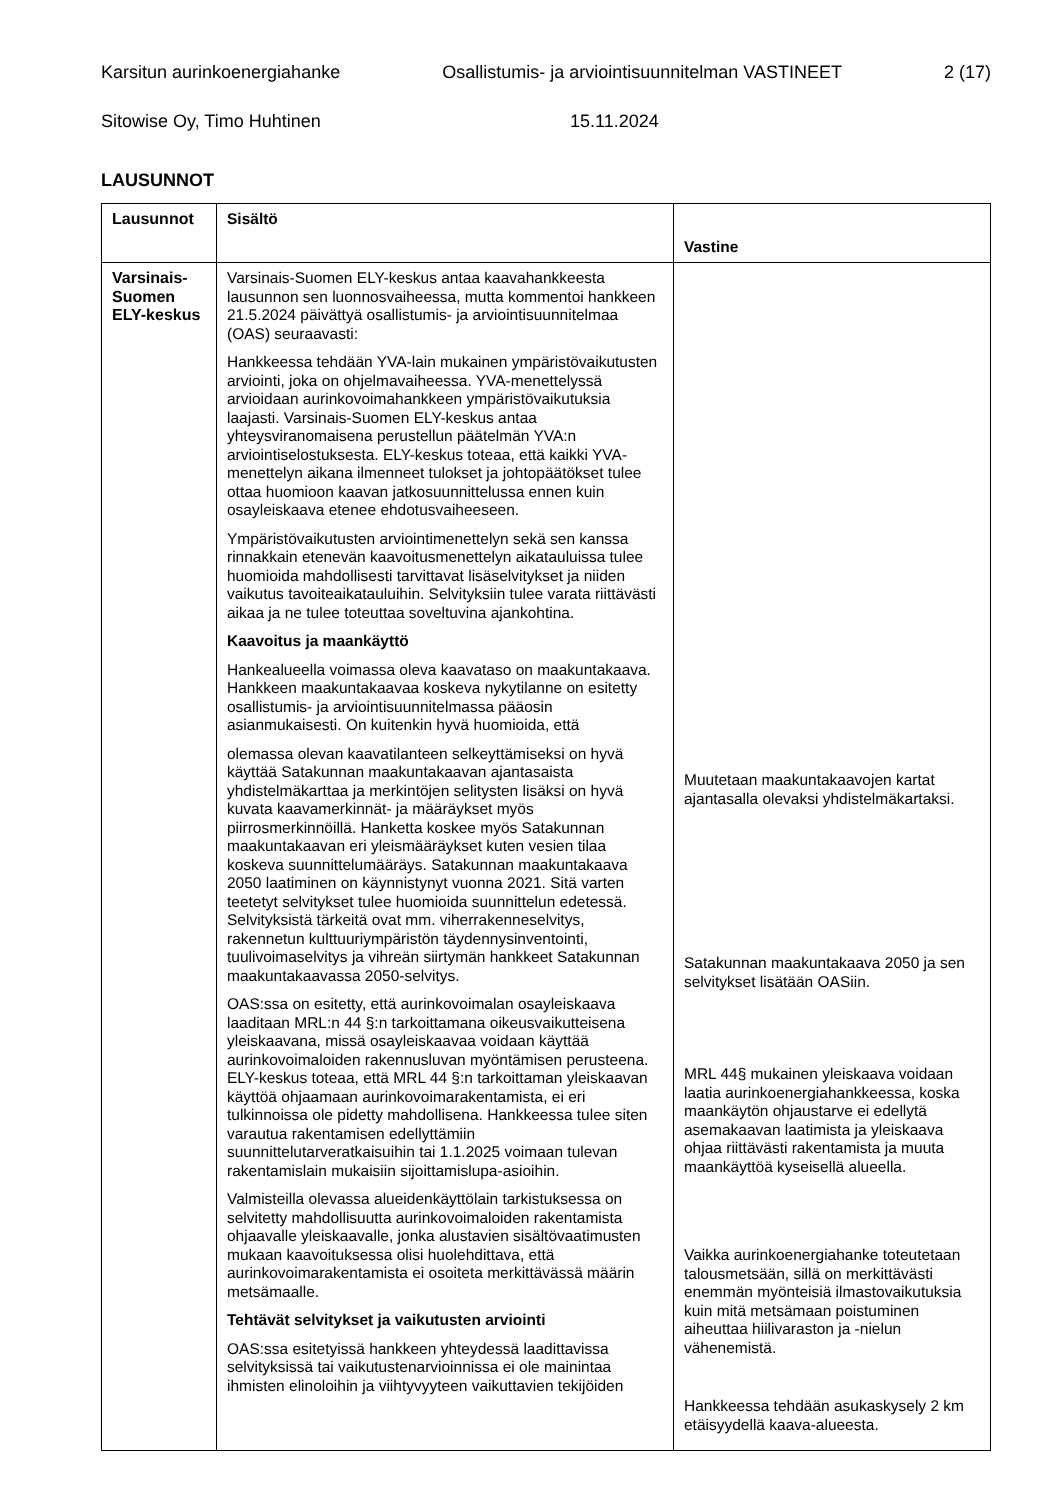Karsitun aurinkoenergiahanke Osallistumis- ja arviointisuunnitelman VASTINEET 2 (17)
Sitowise Oy, Timo Huhtinen 15.11.2024
LAUSUNNOT
| Lausunnot | Sisältö | Vastine |
| --- | --- | --- |
| Varsinais-Suomen ELY-keskus | Varsinais-Suomen ELY-keskus antaa kaavahankkeesta lausunnon sen luonnosvaiheessa, mutta kommentoi hankkeen 21.5.2024 päivättyä osallistumis- ja arviointisuunnitelmaa (OAS) seuraavasti: Hankkeessa tehdään YVA-lain mukainen ympäristövaikutusten arviointi, joka on ohjelmavaiheessa. YVA-menettelyssä arvioidaan aurinkovoimahankkeen ympäristövaikutuksia laajasti. Varsinais-Suomen ELY-keskus antaa yhteysviranomaisena perustellun päätelmän YVA:n arviointiselostuksesta. ELY-keskus toteaa, että kaikki YVA-menettelyn aikana ilmenneet tulokset ja johtopäätökset tulee ottaa huomioon kaavan jatkosuunnittelussa ennen kuin osayleiskaava etenee ehdotusvaiheeseen. Ympäristövaikutusten arviointimenettelyn sekä sen kanssa rinnakkain etenevän kaavoitusmenettelyn aikatauluissa tulee huomioida mahdollisesti tarvittavat lisäselvitykset ja niiden vaikutus tavoiteaikatauluihin. Selvityksiin tulee varata riittävästi aikaa ja ne tulee toteuttaa soveltuvina ajankohtina. Kaavoitus ja maankäyttö Hankealueella voimassa oleva kaavataso on maakuntakaava. Hankkeen maakuntakaavaa koskeva nykytilanne on esitetty osallistumis- ja arviointisuunnitelmassa pääosin asianmukaisesti. On kuitenkin hyvä huomioida, että olemassa olevan kaavatilanteen selkeyttämiseksi on hyvä käyttää Satakunnan maakuntakaavan ajantasaista yhdistelmäkarttaa ja merkintöjen selitysten lisäksi on hyvä kuvata kaavamerkinnät- ja määräykset myös piirrosmerkinnöillä. Hanketta koskee myös Satakunnan maakuntakaavan eri yleismääräykset kuten vesien tilaa koskeva suunnittelumääräys. Satakunnan maakuntakaava 2050 laatiminen on käynnistynyt vuonna 2021. Sitä varten teetetyt selvitykset tulee huomioida suunnittelun edetessä. Selvityksistä tärkeitä ovat mm. viherrakenneselvitys, rakennetun kulttuuriympäristön täydennysinventointi, tuulivoimaselvitys ja vihreän siirtymän hankkeet Satakunnan maakuntakaavassa 2050-selvitys. OAS:ssa on esitetty, että aurinkovoimalan osayleiskaava laaditaan MRL:n 44 §:n tarkoittamana oikeusvaikutteisena yleiskaavana, missä osayleiskaavaa voidaan käyttää aurinkovoimaloiden rakennusluvan myöntämisen perusteena. ELY-keskus toteaa, että MRL 44 §:n tarkoittaman yleiskaavan käyttöä ohjaamaan aurinkovoimarakentamista, ei eri tulkinnoissa ole pidetty mahdollisena. Hankkeessa tulee siten varautua rakentamisen edellyttämiin suunnittelutarveratkaisuihin tai 1.1.2025 voimaan tulevan rakentamislain mukaisiin sijoittamislupa-asioihin. Valmisteilla olevassa alueidenkäyttölain tarkistuksessa on selvitetty mahdollisuutta aurinkovoimaloiden rakentamista ohjaavalle yleiskaavalle, jonka alustavien sisältövaatimusten mukaan kaavoituksessa olisi huolehdittava, että aurinkovoimarakentamista ei osoiteta merkittävässä määrin metsämaalle. Tehtävät selvitykset ja vaikutusten arviointi OAS:ssa esitetyissä hankkeen yhteydessä laadittavissa selvityksissä tai vaikutustenarvioinnissa ei ole mainintaa ihmisten elinoloihin ja viihtyvyyteen vaikuttavien tekijöiden | Muutetaan maakuntakaavojen kartat ajantasalla olevaksi yhdistelmäkartaksi. Satakunnan maakuntakaava 2050 ja sen selvitykset lisätään OASiin. MRL 44§ mukainen yleiskaava voidaan laatia aurinkoenergiahankkeessa, koska maankäytön ohjaustarve ei edellytä asemakaavan laatimista ja yleiskaava ohjaa riittävästi rakentamista ja muuta maankäyttöä kyseisellä alueella. Vaikka aurinkoenergiahanke toteutetaan talousmetsään, sillä on merkittävästi enemmän myönteisiä ilmastovaikutuksia kuin mitä metsämaan poistuminen aiheuttaa hiilivaraston ja -nielun vähenemistä. Hankkeessa tehdään asukaskysely 2 km etäisyydellä kaava-alueesta. |